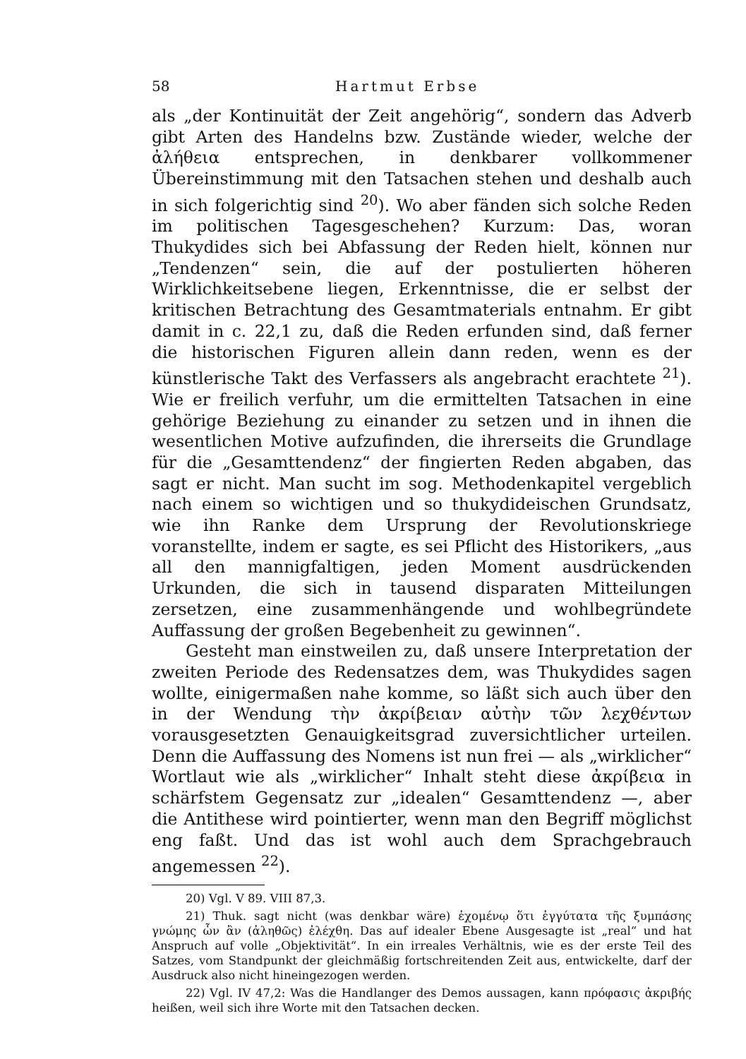58 Hartmut Erbse
als „der Kontinuität der Zeit angehörig“, sondern das Adverb gibt Arten des Handelns bzw. Zustände wieder, welche der ἀλήθεια entsprechen, in denkbarer vollkommener Übereinstimmung mit den Tatsachen stehen und deshalb auch in sich folgerichtig sind <sup>20</sup>). Wo aber fänden sich solche Reden im politischen Tagesgeschehen? Kurzum: Das, woran Thukydides sich bei Abfassung der Reden hielt, können nur „Tendenzen“ sein, die auf der postulierten höheren Wirklichkeitsebene liegen, Erkenntnisse, die er selbst der kritischen Betrachtung des Gesamtmaterials entnahm. Er gibt damit in c. 22,1 zu, daß die Reden erfunden sind, daß ferner die historischen Figuren allein dann reden, wenn es der künstlerische Takt des Verfassers als angebracht erachtete <sup>21</sup>). Wie er freilich verfuhr, um die ermittelten Tatsachen in eine gehörige Beziehung zu einander zu setzen und in ihnen die wesentlichen Motive aufzufinden, die ihrerseits die Grundlage für die „Gesamttendenz“ der fingierten Reden abgaben, das sagt er nicht. Man sucht im sog. Methodenkapitel vergeblich nach einem so wichtigen und so thukydideischen Grundsatz, wie ihn Ranke dem Ursprung der Revolutionskriege voranstellte, indem er sagte, es sei Pflicht des Historikers, „aus all den mannigfaltigen, jeden Moment ausdrückenden Urkunden, die sich in tausend disparaten Mitteilungen zersetzen, eine zusammenhängende und wohlbegründete Auffassung der großen Begebenheit zu gewinnen“.
Gesteht man einstweilen zu, daß unsere Interpretation der zweiten Periode des Redensatzes dem, was Thukydides sagen wollte, einigermaßen nahe komme, so läßt sich auch über den in der Wendung τὴν ἀκρίβειαν αὐτὴν τῶν λεχθέντων vorausgesetzten Genauigkeitsgrad zuversichtlicher urteilen. Denn die Auffassung des Nomens ist nun frei — als „wirklicher“ Wortlaut wie als „wirklicher“ Inhalt steht diese ἀκρίβεια in schärfstem Gegensatz zur „idealen“ Gesamttendenz —, aber die Antithese wird pointierter, wenn man den Begriff möglichst eng faßt. Und das ist wohl auch dem Sprachgebrauch angemessen <sup>22</sup>).
20) Vgl. V 89. VIII 87,3.
21) Thuk. sagt nicht (was denkbar wäre) ἐχομένῳ ὅτι ἐγγύτατα τῆς ξυμπάσης γνώμης ὧν ἂν (ἀληθῶς) ἐλέχθη. Das auf idealer Ebene Ausgesagte ist „real“ und hat Anspruch auf volle „Objektivität“. In ein irreales Verhältnis, wie es der erste Teil des Satzes, vom Standpunkt der gleichmäßig fortschreitenden Zeit aus, entwickelte, darf der Ausdruck also nicht hineingezogen werden.
22) Vgl. IV 47,2: Was die Handlanger des Demos aussagen, kann πρόφασις ἀκριβής heißen, weil sich ihre Worte mit den Tatsachen decken.